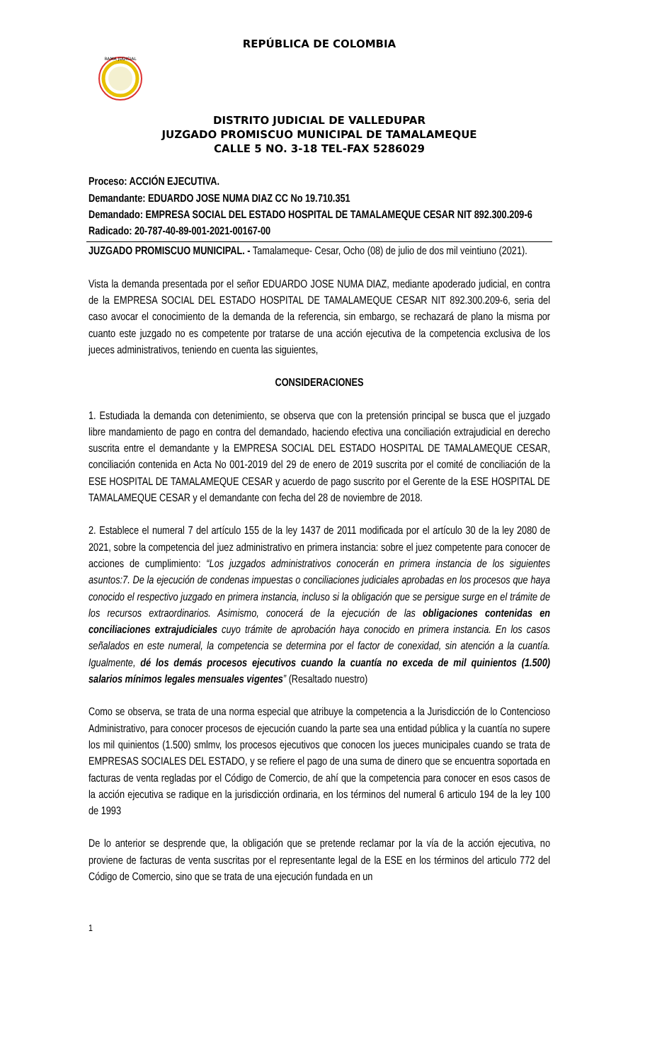REPÚBLICA DE COLOMBIA
RAMA JUDICIAL
DISTRITO JUDICIAL DE VALLEDUPAR
JUZGADO PROMISCUO MUNICIPAL DE TAMALAMEQUE
CALLE 5 NO. 3-18 TEL-FAX 5286029
Proceso: ACCIÓN EJECUTIVA.
Demandante: EDUARDO JOSE NUMA DIAZ CC No 19.710.351
Demandado: EMPRESA SOCIAL DEL ESTADO HOSPITAL DE TAMALAMEQUE CESAR NIT 892.300.209-6
Radicado: 20-787-40-89-001-2021-00167-00
JUZGADO PROMISCUO MUNICIPAL. - Tamalameque- Cesar, Ocho (08) de julio de dos mil veintiuno (2021).
Vista la demanda presentada por el señor EDUARDO JOSE NUMA DIAZ, mediante apoderado judicial, en contra de la EMPRESA SOCIAL DEL ESTADO HOSPITAL DE TAMALAMEQUE CESAR NIT 892.300.209-6, seria del caso avocar el conocimiento de la demanda de la referencia, sin embargo, se rechazará de plano la misma por cuanto este juzgado no es competente por tratarse de una acción ejecutiva de la competencia exclusiva de los jueces administrativos, teniendo en cuenta las siguientes,
CONSIDERACIONES
1. Estudiada la demanda con detenimiento, se observa que con la pretensión principal se busca que el juzgado libre mandamiento de pago en contra del demandado, haciendo efectiva una conciliación extrajudicial en derecho suscrita entre el demandante y la EMPRESA SOCIAL DEL ESTADO HOSPITAL DE TAMALAMEQUE CESAR, conciliación contenida en Acta No 001-2019 del 29 de enero de 2019 suscrita por el comité de conciliación de la ESE HOSPITAL DE TAMALAMEQUE CESAR y acuerdo de pago suscrito por el Gerente de la ESE HOSPITAL DE TAMALAMEQUE CESAR y el demandante con fecha del 28 de noviembre de 2018.
2. Establece el numeral 7 del artículo 155 de la ley 1437 de 2011 modificada por el artículo 30 de la ley 2080 de 2021, sobre la competencia del juez administrativo en primera instancia: sobre el juez competente para conocer de acciones de cumplimiento: “Los juzgados administrativos conocerán en primera instancia de los siguientes asuntos:7. De la ejecución de condenas impuestas o conciliaciones judiciales aprobadas en los procesos que haya conocido el respectivo juzgado en primera instancia, incluso si la obligación que se persigue surge en el trámite de los recursos extraordinarios. Asimismo, conocerá de la ejecución de las obligaciones contenidas en conciliaciones extrajudiciales cuyo trámite de aprobación haya conocido en primera instancia. En los casos señalados en este numeral, la competencia se determina por el factor de conexidad, sin atención a la cuantía. Igualmente, dé los demás procesos ejecutivos cuando la cuantía no exceda de mil quinientos (1.500) salarios mínimos legales mensuales vigentes” (Resaltado nuestro)
Como se observa, se trata de una norma especial que atribuye la competencia a la Jurisdicción de lo Contencioso Administrativo, para conocer procesos de ejecución cuando la parte sea una entidad pública y la cuantía no supere los mil quinientos (1.500) smlmv, los procesos ejecutivos que conocen los jueces municipales cuando se trata de EMPRESAS SOCIALES DEL ESTADO, y se refiere el pago de una suma de dinero que se encuentra soportada en facturas de venta regladas por el Código de Comercio, de ahí que la competencia para conocer en esos casos de la acción ejecutiva se radique en la jurisdicción ordinaria, en los términos del numeral 6 articulo 194 de la ley 100 de 1993
De lo anterior se desprende que, la obligación que se pretende reclamar por la vía de la acción ejecutiva, no proviene de facturas de venta suscritas por el representante legal de la ESE en los términos del articulo 772 del Código de Comercio, sino que se trata de una ejecución fundada en un
1